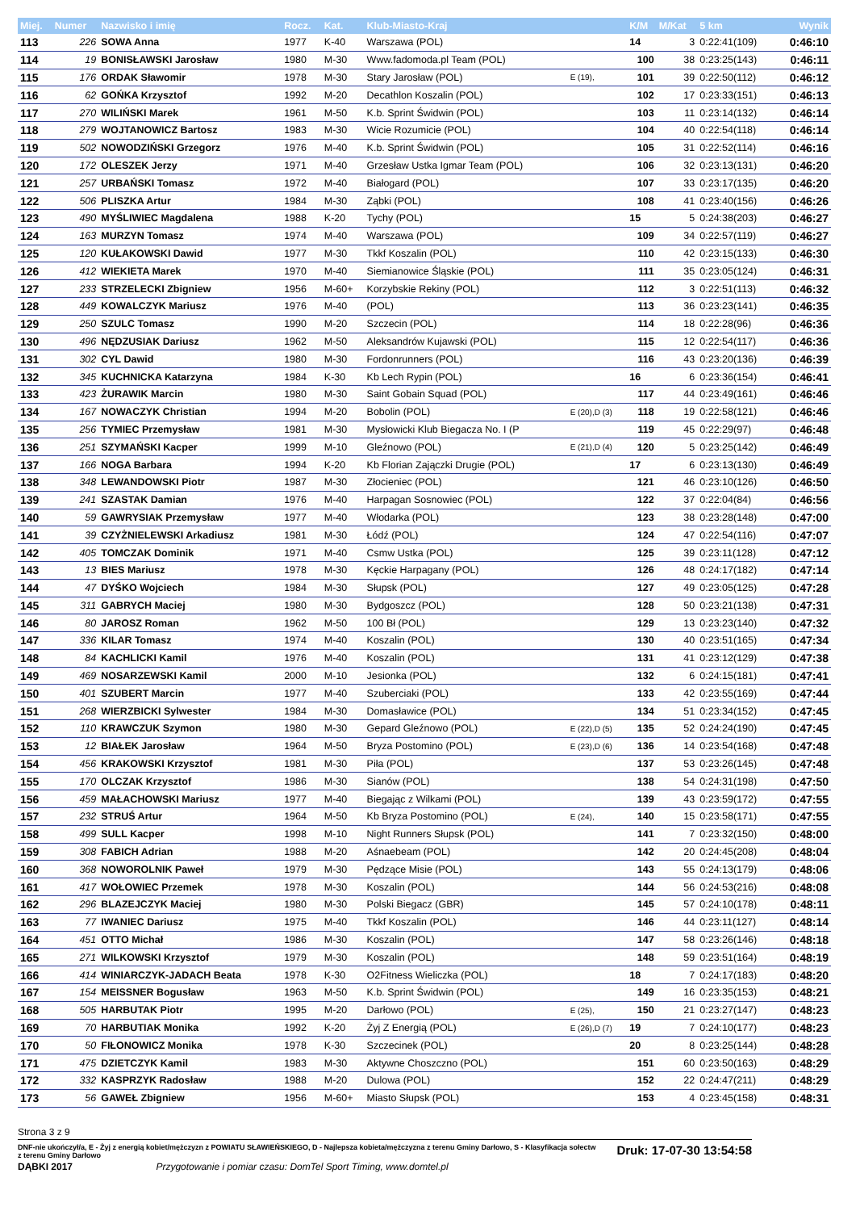| Miej. | Numer | Nazwisko i imię | Rocz. | Kat. | Klub-Miasto-Kraj | | K/M | M/Kat | 5 km | Wynik |
| --- | --- | --- | --- | --- | --- | --- | --- | --- | --- | --- |
| 113 | 226 | SOWA Anna | 1977 | K-40 | Warszawa (POL) | | 14 | 3 | 0:22:41(109) | 0:46:10 |
| 114 | 19 | BONISŁAWSKI Jarosław | 1980 | M-30 | Www.fadomoda.pl Team (POL) | | 100 | 38 | 0:23:25(143) | 0:46:11 |
| 115 | 176 | ORDAK Sławomir | 1978 | M-30 | Stary Jarosław (POL) | E (19), | 101 | 39 | 0:22:50(112) | 0:46:12 |
| 116 | 62 | GOŃKA Krzysztof | 1992 | M-20 | Decathlon Koszalin (POL) | | 102 | 17 | 0:23:33(151) | 0:46:13 |
| 117 | 270 | WILIŃSKI Marek | 1961 | M-50 | K.b. Sprint Świdwin (POL) | | 103 | 11 | 0:23:14(132) | 0:46:14 |
| 118 | 279 | WOJTANOWICZ Bartosz | 1983 | M-30 | Wicie Rozumicie (POL) | | 104 | 40 | 0:22:54(118) | 0:46:14 |
| 119 | 502 | NOWODZIŃSKI Grzegorz | 1976 | M-40 | K.b. Sprint Świdwin (POL) | | 105 | 31 | 0:22:52(114) | 0:46:16 |
| 120 | 172 | OLESZEK Jerzy | 1971 | M-40 | Grzesław Ustka Igmar Team (POL) | | 106 | 32 | 0:23:13(131) | 0:46:20 |
| 121 | 257 | URBAŃSKI Tomasz | 1972 | M-40 | Białogard (POL) | | 107 | 33 | 0:23:17(135) | 0:46:20 |
| 122 | 506 | PLISZKA Artur | 1984 | M-30 | Ząbki (POL) | | 108 | 41 | 0:23:40(156) | 0:46:26 |
| 123 | 490 | MYŚLIWIEC Magdalena | 1988 | K-20 | Tychy (POL) | | 15 | 5 | 0:24:38(203) | 0:46:27 |
| 124 | 163 | MURZYN Tomasz | 1974 | M-40 | Warszawa (POL) | | 109 | 34 | 0:22:57(119) | 0:46:27 |
| 125 | 120 | KUŁAKOWSKI Dawid | 1977 | M-30 | Tkkf Koszalin (POL) | | 110 | 42 | 0:23:15(133) | 0:46:30 |
| 126 | 412 | WIEKIETA Marek | 1970 | M-40 | Siemianowice Śląskie (POL) | | 111 | 35 | 0:23:05(124) | 0:46:31 |
| 127 | 233 | STRZELECKI Zbigniew | 1956 | M-60+ | Korzybskie Rekiny (POL) | | 112 | 3 | 0:22:51(113) | 0:46:32 |
| 128 | 449 | KOWALCZYK Mariusz | 1976 | M-40 | (POL) | | 113 | 36 | 0:23:23(141) | 0:46:35 |
| 129 | 250 | SZULC Tomasz | 1990 | M-20 | Szczecin (POL) | | 114 | 18 | 0:22:28(96) | 0:46:36 |
| 130 | 496 | NĘDZUSIAK Dariusz | 1962 | M-50 | Aleksandrów Kujawski (POL) | | 115 | 12 | 0:22:54(117) | 0:46:36 |
| 131 | 302 | CYL Dawid | 1980 | M-30 | Fordonrunners (POL) | | 116 | 43 | 0:23:20(136) | 0:46:39 |
| 132 | 345 | KUCHNICKA Katarzyna | 1984 | K-30 | Kb Lech Rypin (POL) | | 16 | 6 | 0:23:36(154) | 0:46:41 |
| 133 | 423 | ŻURAWIK Marcin | 1980 | M-30 | Saint Gobain Squad (POL) | | 117 | 44 | 0:23:49(161) | 0:46:46 |
| 134 | 167 | NOWACZYK Christian | 1994 | M-20 | Bobolin (POL) | E (20),D (3) | 118 | 19 | 0:22:58(121) | 0:46:46 |
| 135 | 256 | TYMIEC Przemysław | 1981 | M-30 | Mysłowicki Klub Biegacza No. I (P | | 119 | 45 | 0:22:29(97) | 0:46:48 |
| 136 | 251 | SZYMAŃSKI Kacper | 1999 | M-10 | Gleźnowo (POL) | E (21),D (4) | 120 | 5 | 0:23:25(142) | 0:46:49 |
| 137 | 166 | NOGA Barbara | 1994 | K-20 | Kb Florian Zajączki Drugie (POL) | | 17 | 6 | 0:23:13(130) | 0:46:49 |
| 138 | 348 | LEWANDOWSKI Piotr | 1987 | M-30 | Złocieniec (POL) | | 121 | 46 | 0:23:10(126) | 0:46:50 |
| 139 | 241 | SZASTAK Damian | 1976 | M-40 | Harpagan Sosnowiec (POL) | | 122 | 37 | 0:22:04(84) | 0:46:56 |
| 140 | 59 | GAWRYSIAK Przemysław | 1977 | M-40 | Włodarka (POL) | | 123 | 38 | 0:23:28(148) | 0:47:00 |
| 141 | 39 | CZYŻNIELEWSKI Arkadiusz | 1981 | M-30 | Łódź (POL) | | 124 | 47 | 0:22:54(116) | 0:47:07 |
| 142 | 405 | TOMCZAK Dominik | 1971 | M-40 | Csmw Ustka (POL) | | 125 | 39 | 0:23:11(128) | 0:47:12 |
| 143 | 13 | BIES Mariusz | 1978 | M-30 | Kęckie Harpagany (POL) | | 126 | 48 | 0:24:17(182) | 0:47:14 |
| 144 | 47 | DYŚKO Wojciech | 1984 | M-30 | Słupsk (POL) | | 127 | 49 | 0:23:05(125) | 0:47:28 |
| 145 | 311 | GABRYCH Maciej | 1980 | M-30 | Bydgoszcz (POL) | | 128 | 50 | 0:23:21(138) | 0:47:31 |
| 146 | 80 | JAROSZ Roman | 1962 | M-50 | 100 Bł (POL) | | 129 | 13 | 0:23:23(140) | 0:47:32 |
| 147 | 336 | KILAR Tomasz | 1974 | M-40 | Koszalin (POL) | | 130 | 40 | 0:23:51(165) | 0:47:34 |
| 148 | 84 | KACHLICKI Kamil | 1976 | M-40 | Koszalin (POL) | | 131 | 41 | 0:23:12(129) | 0:47:38 |
| 149 | 469 | NOSARZEWSKI Kamil | 2000 | M-10 | Jesionka (POL) | | 132 | 6 | 0:24:15(181) | 0:47:41 |
| 150 | 401 | SZUBERT Marcin | 1977 | M-40 | Szuberciaki (POL) | | 133 | 42 | 0:23:55(169) | 0:47:44 |
| 151 | 268 | WIERZBICKI Sylwester | 1984 | M-30 | Domasławice (POL) | | 134 | 51 | 0:23:34(152) | 0:47:45 |
| 152 | 110 | KRAWCZUK Szymon | 1980 | M-30 | Gepard Gleźnowo (POL) | E (22),D (5) | 135 | 52 | 0:24:24(190) | 0:47:45 |
| 153 | 12 | BIAŁEK Jarosław | 1964 | M-50 | Bryza Postomino (POL) | E (23),D (6) | 136 | 14 | 0:23:54(168) | 0:47:48 |
| 154 | 456 | KRAKOWSKI Krzysztof | 1981 | M-30 | Piła (POL) | | 137 | 53 | 0:23:26(145) | 0:47:48 |
| 155 | 170 | OLCZAK Krzysztof | 1986 | M-30 | Sianów (POL) | | 138 | 54 | 0:24:31(198) | 0:47:50 |
| 156 | 459 | MAŁACHOWSKI Mariusz | 1977 | M-40 | Biegając z Wilkami (POL) | | 139 | 43 | 0:23:59(172) | 0:47:55 |
| 157 | 232 | STRUŚ Artur | 1964 | M-50 | Kb Bryza Postomino (POL) | E (24), | 140 | 15 | 0:23:58(171) | 0:47:55 |
| 158 | 499 | SULL Kacper | 1998 | M-10 | Night Runners Słupsk (POL) | | 141 | 7 | 0:23:32(150) | 0:48:00 |
| 159 | 308 | FABICH Adrian | 1988 | M-20 | Aśnaebeam (POL) | | 142 | 20 | 0:24:45(208) | 0:48:04 |
| 160 | 368 | NOWOROLNIK Paweł | 1979 | M-30 | Pędzące Misie (POL) | | 143 | 55 | 0:24:13(179) | 0:48:06 |
| 161 | 417 | WOŁOWIEC Przemek | 1978 | M-30 | Koszalin (POL) | | 144 | 56 | 0:24:53(216) | 0:48:08 |
| 162 | 296 | BLAZEJCZYK Maciej | 1980 | M-30 | Polski Biegacz (GBR) | | 145 | 57 | 0:24:10(178) | 0:48:11 |
| 163 | 77 | IWANIEC Dariusz | 1975 | M-40 | Tkkf Koszalin (POL) | | 146 | 44 | 0:23:11(127) | 0:48:14 |
| 164 | 451 | OTTO Michał | 1986 | M-30 | Koszalin (POL) | | 147 | 58 | 0:23:26(146) | 0:48:18 |
| 165 | 271 | WILKOWSKI Krzysztof | 1979 | M-30 | Koszalin (POL) | | 148 | 59 | 0:23:51(164) | 0:48:19 |
| 166 | 414 | WINIARCZYK-JADACH Beata | 1978 | K-30 | O2Fitness Wieliczka (POL) | | 18 | 7 | 0:24:17(183) | 0:48:20 |
| 167 | 154 | MEISSNER Bogusław | 1963 | M-50 | K.b. Sprint Świdwin (POL) | | 149 | 16 | 0:23:35(153) | 0:48:21 |
| 168 | 505 | HARBUTAK Piotr | 1995 | M-20 | Darłowo (POL) | E (25), | 150 | 21 | 0:23:27(147) | 0:48:23 |
| 169 | 70 | HARBUTIAK Monika | 1992 | K-20 | Żyj Z Energią (POL) | E (26),D (7) | 19 | 7 | 0:24:10(177) | 0:48:23 |
| 170 | 50 | FIŁONOWICZ Monika | 1978 | K-30 | Szczecinek (POL) | | 20 | 8 | 0:23:25(144) | 0:48:28 |
| 171 | 475 | DZIETCZYK Kamil | 1983 | M-30 | Aktywne Choszczno (POL) | | 151 | 60 | 0:23:50(163) | 0:48:29 |
| 172 | 332 | KASPRZYK Radosław | 1988 | M-20 | Dulowa (POL) | | 152 | 22 | 0:24:47(211) | 0:48:29 |
| 173 | 56 | GAWEŁ Zbigniew | 1956 | M-60+ | Miasto Słupsk (POL) | | 153 | 4 | 0:23:45(158) | 0:48:31 |
Strona 3 z 9
DNF-nie ukończył/a, E - Żyj z energią kobiet/mężczyzn z POWIATU SŁAWIEŃSKIEGO, D - Najlepsza kobieta/mężczyzna z terenu Gminy Darłowo, S - Klasyfikacja sołectw z terenu Gminy Darłowo
Druk: 17-07-30 13:54:58
DĄBKI 2017 Przygotowanie i pomiar czasu: DomTel Sport Timing, www.domtel.pl